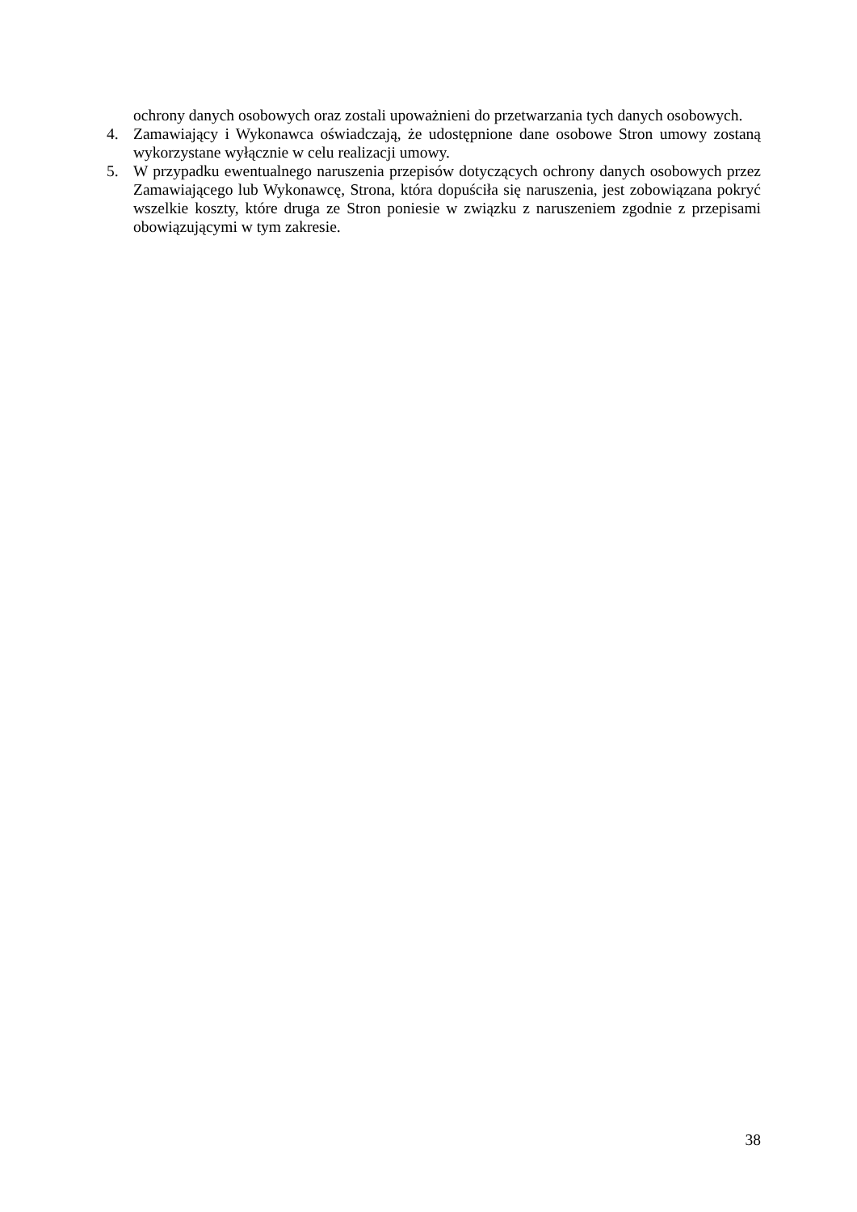ochrony danych osobowych oraz zostali upoważnieni do przetwarzania tych danych osobowych.
4. Zamawiający i Wykonawca oświadczają, że udostępnione dane osobowe Stron umowy zostaną wykorzystane wyłącznie w celu realizacji umowy.
5. W przypadku ewentualnego naruszenia przepisów dotyczących ochrony danych osobowych przez Zamawiającego lub Wykonawcę, Strona, która dopuściła się naruszenia, jest zobowiązana pokryć wszelkie koszty, które druga ze Stron poniesie w związku z naruszeniem zgodnie z przepisami obowiązującymi w tym zakresie.
38